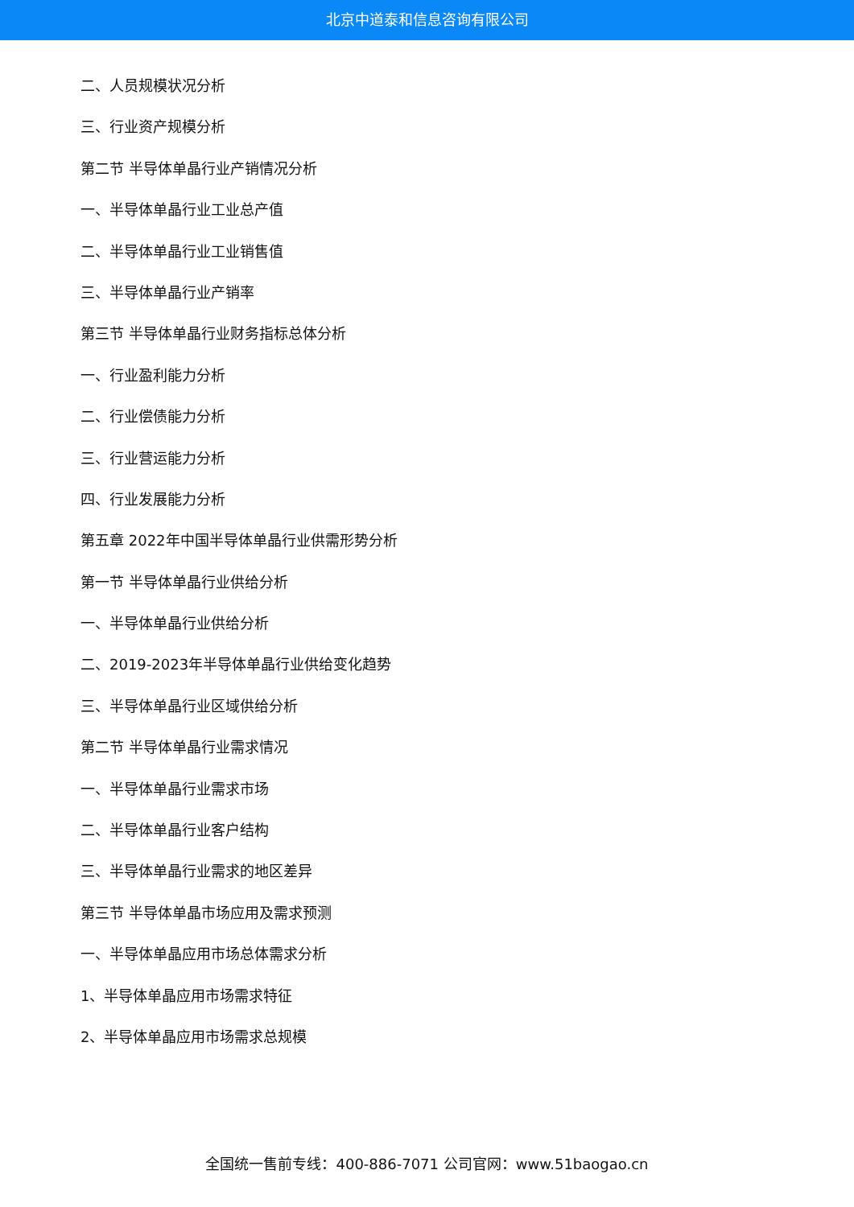北京中道泰和信息咨询有限公司
二、人员规模状况分析
三、行业资产规模分析
第二节 半导体单晶行业产销情况分析
一、半导体单晶行业工业总产值
二、半导体单晶行业工业销售值
三、半导体单晶行业产销率
第三节 半导体单晶行业财务指标总体分析
一、行业盈利能力分析
二、行业偿债能力分析
三、行业营运能力分析
四、行业发展能力分析
第五章 2022年中国半导体单晶行业供需形势分析
第一节 半导体单晶行业供给分析
一、半导体单晶行业供给分析
二、2019-2023年半导体单晶行业供给变化趋势
三、半导体单晶行业区域供给分析
第二节 半导体单晶行业需求情况
一、半导体单晶行业需求市场
二、半导体单晶行业客户结构
三、半导体单晶行业需求的地区差异
第三节 半导体单晶市场应用及需求预测
一、半导体单晶应用市场总体需求分析
1、半导体单晶应用市场需求特征
2、半导体单晶应用市场需求总规模
全国统一售前专线：400-886-7071 公司官网：www.51baogao.cn